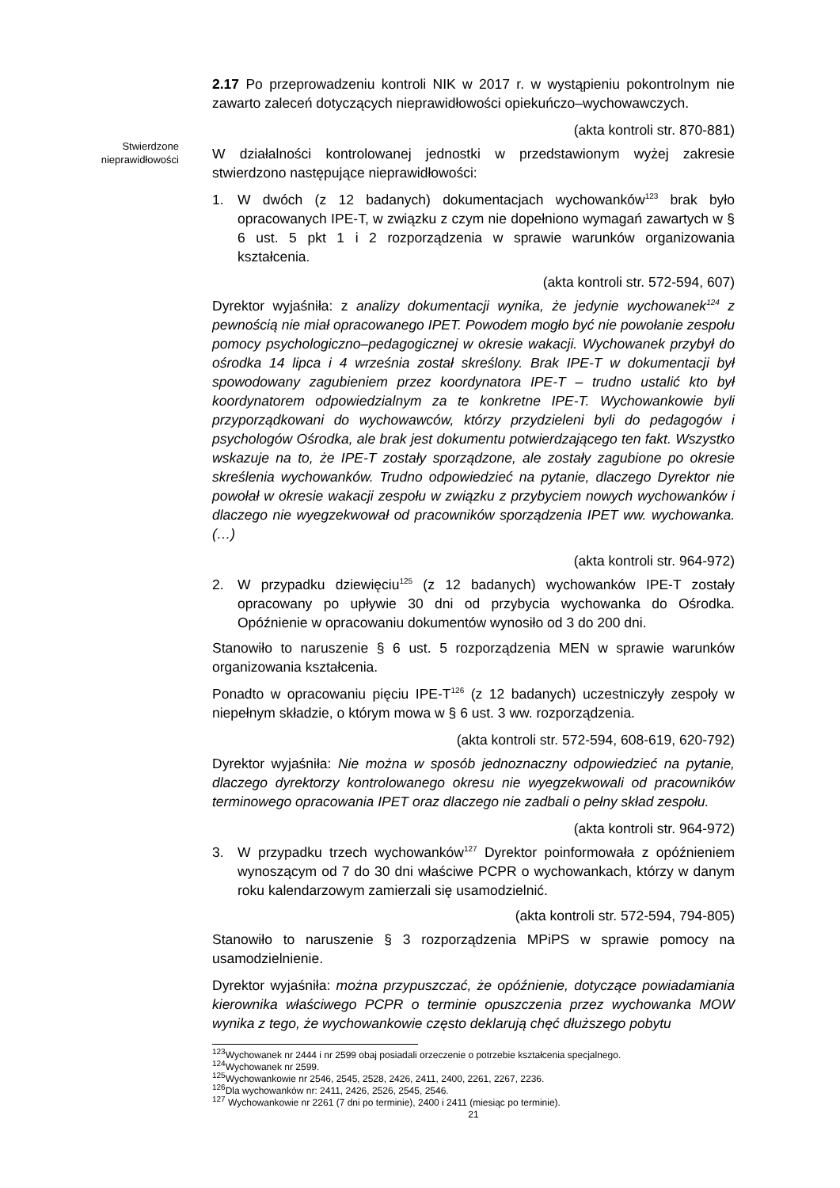Stwierdzone nieprawidłowości
2.17 Po przeprowadzeniu kontroli NIK w 2017 r. w wystąpieniu pokontrolnym nie zawarto zaleceń dotyczących nieprawidłowości opiekuńczo–wychowawczych.
(akta kontroli str. 870-881)
W działalności kontrolowanej jednostki w przedstawionym wyżej zakresie stwierdzono następujące nieprawidłowości:
1. W dwóch (z 12 badanych) dokumentacjach wychowanków<sup>123</sup> brak było opracowanych IPE-T, w związku z czym nie dopełniono wymagań zawartych w § 6 ust. 5 pkt 1 i 2 rozporządzenia w sprawie warunków organizowania kształcenia.
(akta kontroli str. 572-594, 607)
Dyrektor wyjaśniła: z analizy dokumentacji wynika, że jedynie wychowanek<sup>124</sup> z pewnością nie miał opracowanego IPET. Powodem mogło być nie powołanie zespołu pomocy psychologiczno–pedagogicznej w okresie wakacji. Wychowanek przybył do ośrodka 14 lipca i 4 września został skreślony. Brak IPE-T w dokumentacji był spowodowany zagubieniem przez koordynatora IPE-T – trudno ustalić kto był koordynatorem odpowiedzialnym za te konkretne IPE-T. Wychowankowie byli przyporządkowani do wychowawców, którzy przydzieleni byli do pedagogów i psychologów Ośrodka, ale brak jest dokumentu potwierdzającego ten fakt. Wszystko wskazuje na to, że IPE-T zostały sporządzone, ale zostały zagubione po okresie skreślenia wychowanków. Trudno odpowiedzieć na pytanie, dlaczego Dyrektor nie powołał w okresie wakacji zespołu w związku z przybyciem nowych wychowanków i dlaczego nie wyegzekwował od pracowników sporządzenia IPET ww. wychowanka. (…)
(akta kontroli str. 964-972)
2. W przypadku dziewięciu<sup>125</sup> (z 12 badanych) wychowanków IPE-T zostały opracowany po upływie 30 dni od przybycia wychowanka do Ośrodka. Opóźnienie w opracowaniu dokumentów wynosiło od 3 do 200 dni.
Stanowiło to naruszenie § 6 ust. 5 rozporządzenia MEN w sprawie warunków organizowania kształcenia.
Ponadto w opracowaniu pięciu IPE-T<sup>126</sup> (z 12 badanych) uczestniczyły zespoły w niepełnym składzie, o którym mowa w § 6 ust. 3 ww. rozporządzenia.
(akta kontroli str. 572-594, 608-619, 620-792)
Dyrektor wyjaśniła: Nie można w sposób jednoznaczny odpowiedzieć na pytanie, dlaczego dyrektorzy kontrolowanego okresu nie wyegzekwowali od pracowników terminowego opracowania IPET oraz dlaczego nie zadbali o pełny skład zespołu.
(akta kontroli str. 964-972)
3. W przypadku trzech wychowanków<sup>127</sup> Dyrektor poinformowała z opóźnieniem wynoszącym od 7 do 30 dni właściwe PCPR o wychowankach, którzy w danym roku kalendarzowym zamierzali się usamodzielnić.
(akta kontroli str. 572-594, 794-805)
Stanowiło to naruszenie § 3 rozporządzenia MPiPS w sprawie pomocy na usamodzielnienie.
Dyrektor wyjaśniła: można przypuszczać, że opóźnienie, dotyczące powiadamiania kierownika właściwego PCPR o terminie opuszczenia przez wychowanka MOW wynika z tego, że wychowankowie często deklarują chęć dłuższego pobytu
<sup>123</sup> Wychowanek nr 2444 i nr 2599 obaj posiadali orzeczenie o potrzebie kształcenia specjalnego.
<sup>124</sup> Wychowanek nr 2599.
<sup>125</sup> Wychowankowie nr 2546, 2545, 2528, 2426, 2411, 2400, 2261, 2267, 2236.
<sup>126</sup> Dla wychowanków nr: 2411, 2426, 2526, 2545, 2546.
<sup>127</sup> Wychowankowie nr 2261 (7 dni po terminie), 2400 i 2411 (miesiąc po terminie).
21